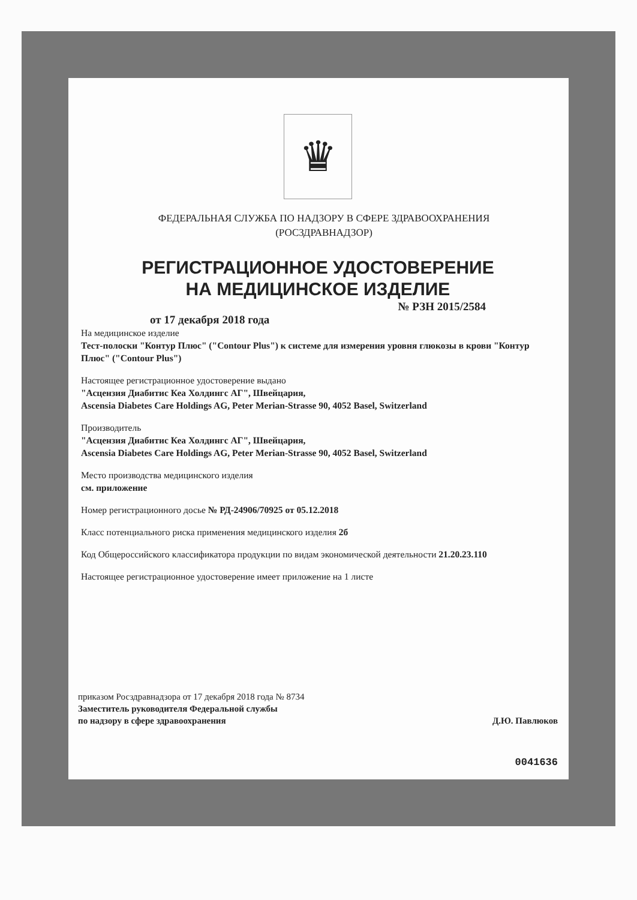♛
ФЕДЕРАЛЬНАЯ СЛУЖБА ПО НАДЗОРУ В СФЕРЕ ЗДРАВООХРАНЕНИЯ
(РОСЗДРАВНАДЗОР)
РЕГИСТРАЦИОННОЕ УДОСТОВЕРЕНИЕ
НА МЕДИЦИНСКОЕ ИЗДЕЛИЕ
№ РЗН 2015/2584
от 17 декабря 2018 года
На медицинское изделие
Тест-полоски "Контур Плюс" ("Contour Plus") к системе для измерения уровня глюкозы в крови "Контур Плюс" ("Contour Plus")
Настоящее регистрационное удостоверение выдано
"Асцензия Диабитис Кеа Холдингс АГ", Швейцария,
Ascensia Diabetes Care Holdings AG, Peter Merian-Strasse 90, 4052 Basel, Switzerland
Производитель
"Асцензия Диабитис Кеа Холдингс АГ", Швейцария,
Ascensia Diabetes Care Holdings AG, Peter Merian-Strasse 90, 4052 Basel, Switzerland
Место производства медицинского изделия
см. приложение
Номер регистрационного досье № РД-24906/70925 от 05.12.2018
Класс потенциального риска применения медицинского изделия 2б
Код Общероссийского классификатора продукции по видам экономической деятельности 21.20.23.110
Настоящее регистрационное удостоверение имеет приложение на 1 листе
приказом Росздравнадзора от 17 декабря 2018 года № 8734
Заместитель руководителя Федеральной службы
по надзору в сфере здравоохранения
Д.Ю. Павлюков
0041636